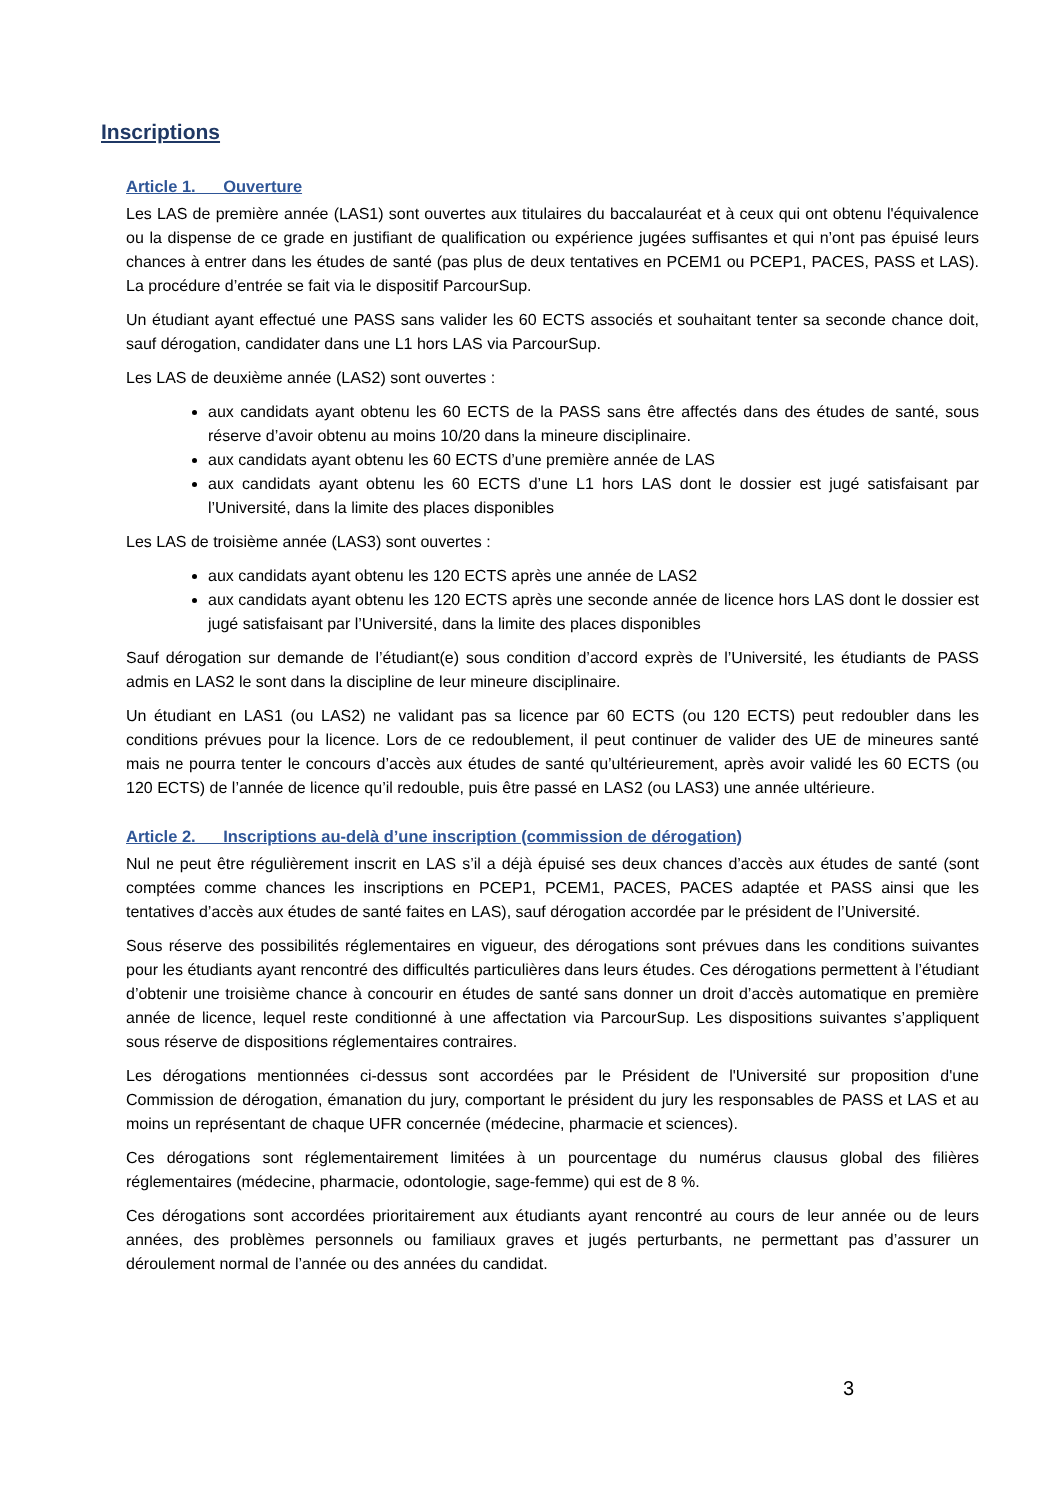Inscriptions
Article 1. Ouverture
Les LAS de première année (LAS1) sont ouvertes aux titulaires du baccalauréat et à ceux qui ont obtenu l'équivalence ou la dispense de ce grade en justifiant de qualification ou expérience jugées suffisantes et qui n’ont pas épuisé leurs chances à entrer dans les études de santé (pas plus de deux tentatives en PCEM1 ou PCEP1, PACES, PASS et LAS). La procédure d’entrée se fait via le dispositif ParcourSup.
Un étudiant ayant effectué une PASS sans valider les 60 ECTS associés et souhaitant tenter sa seconde chance doit, sauf dérogation, candidater dans une L1 hors LAS via ParcourSup.
Les LAS de deuxième année (LAS2) sont ouvertes :
aux candidats ayant obtenu les 60 ECTS de la PASS sans être affectés dans des études de santé, sous réserve d’avoir obtenu au moins 10/20 dans la mineure disciplinaire.
aux candidats ayant obtenu les 60 ECTS d’une première année de LAS
aux candidats ayant obtenu les 60 ECTS d’une L1 hors LAS dont le dossier est jugé satisfaisant par l’Université, dans la limite des places disponibles
Les LAS de troisième année (LAS3) sont ouvertes :
aux candidats ayant obtenu les 120 ECTS après une année de LAS2
aux candidats ayant obtenu les 120 ECTS après une seconde année de licence hors LAS dont le dossier est jugé satisfaisant par l’Université, dans la limite des places disponibles
Sauf dérogation sur demande de l’étudiant(e) sous condition d’accord exprès de l’Université, les étudiants de PASS admis en LAS2 le sont dans la discipline de leur mineure disciplinaire.
Un étudiant en LAS1 (ou LAS2) ne validant pas sa licence par 60 ECTS (ou 120 ECTS) peut redoubler dans les conditions prévues pour la licence. Lors de ce redoublement, il peut continuer de valider des UE de mineures santé mais ne pourra tenter le concours d’accès aux études de santé qu’ultérieurement, après avoir validé les 60 ECTS (ou 120 ECTS) de l’année de licence qu’il redouble, puis être passé en LAS2 (ou LAS3) une année ultérieure.
Article 2. Inscriptions au-delà d’une inscription (commission de dérogation)
Nul ne peut être régulièrement inscrit en LAS s’il a déjà épuisé ses deux chances d’accès aux études de santé (sont comptées comme chances les inscriptions en PCEP1, PCEM1, PACES, PACES adaptée et PASS ainsi que les tentatives d’accès aux études de santé faites en LAS), sauf dérogation accordée par le président de l’Université.
Sous réserve des possibilités réglementaires en vigueur, des dérogations sont prévues dans les conditions suivantes pour les étudiants ayant rencontré des difficultés particulières dans leurs études. Ces dérogations permettent à l’étudiant d’obtenir une troisième chance à concourir en études de santé sans donner un droit d’accès automatique en première année de licence, lequel reste conditionné à une affectation via ParcourSup. Les dispositions suivantes s’appliquent sous réserve de dispositions réglementaires contraires.
Les dérogations mentionnées ci-dessus sont accordées par le Président de l'Université sur proposition d'une Commission de dérogation, émanation du jury, comportant le président du jury les responsables de PASS et LAS et au moins un représentant de chaque UFR concernée (médecine, pharmacie et sciences).
Ces dérogations sont réglementairement limitées à un pourcentage du numérus clausus global des filières réglementaires (médecine, pharmacie, odontologie, sage-femme) qui est de 8 %.
Ces dérogations sont accordées prioritairement aux étudiants ayant rencontré au cours de leur année ou de leurs années, des problèmes personnels ou familiaux graves et jugés perturbants, ne permettant pas d’assurer un déroulement normal de l’année ou des années du candidat.
3